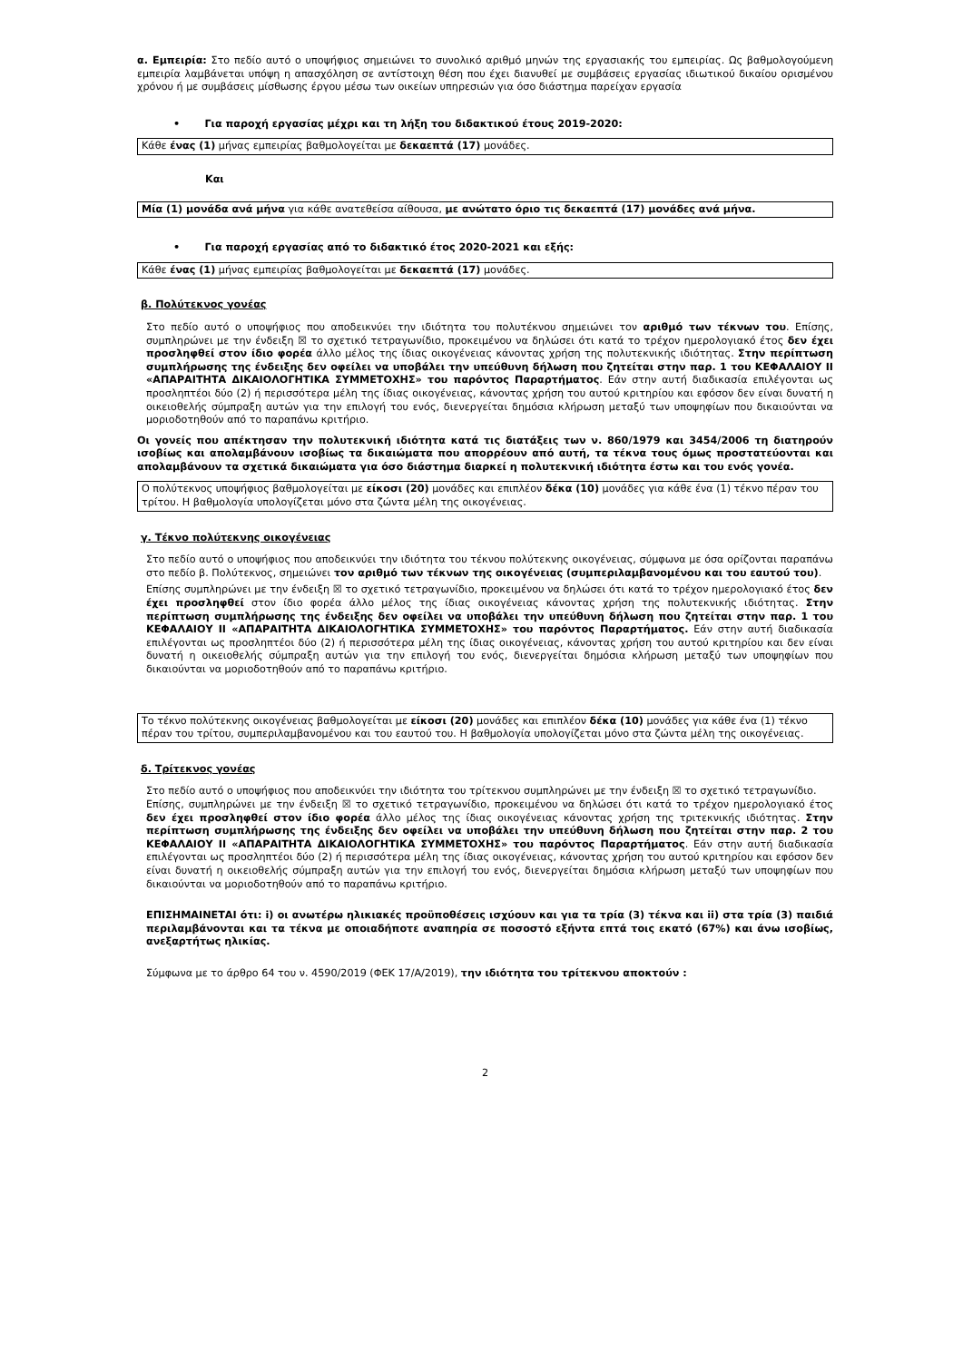α. Εμπειρία: Στο πεδίο αυτό ο υποψήφιος σημειώνει το συνολικό αριθμό μηνών της εργασιακής του εμπειρίας. Ως βαθμολογούμενη εμπειρία λαμβάνεται υπόψη η απασχόληση σε αντίστοιχη θέση που έχει διανυθεί με συμβάσεις εργασίας ιδιωτικού δικαίου ορισμένου χρόνου ή με συμβάσεις μίσθωσης έργου μέσω των οικείων υπηρεσιών για όσο διάστημα παρείχαν εργασία
• Για παροχή εργασίας μέχρι και τη λήξη του διδακτικού έτους 2019-2020:
Κάθε ένας (1) μήνας εμπειρίας βαθμολογείται με δεκαεπτά (17) μονάδες.
Και
Μία (1) μονάδα ανά μήνα για κάθε ανατεθείσα αίθουσα, με ανώτατο όριο τις δεκαεπτά (17) μονάδες ανά μήνα.
• Για παροχή εργασίας από το διδακτικό έτος 2020-2021 και εξής:
Κάθε ένας (1) μήνας εμπειρίας βαθμολογείται με δεκαεπτά (17) μονάδες.
β. Πολύτεκνος γονέας
Στο πεδίο αυτό ο υποψήφιος που αποδεικνύει την ιδιότητα του πολυτέκνου σημειώνει τον αριθμό των τέκνων του. Επίσης, συμπληρώνει με την ένδειξη ☒ το σχετικό τετραγωνίδιο, προκειμένου να δηλώσει ότι κατά το τρέχον ημερολογιακό έτος δεν έχει προσληφθεί στον ίδιο φορέα άλλο μέλος της ίδιας οικογένειας κάνοντας χρήση της πολυτεκνικής ιδιότητας. Στην περίπτωση συμπλήρωσης της ένδειξης δεν οφείλει να υποβάλει την υπεύθυνη δήλωση που ζητείται στην παρ. 1 του ΚΕΦΑΛΑΙΟΥ ΙΙ «ΑΠΑΡΑΙΤΗΤΑ ΔΙΚΑΙΟΛΟΓΗΤΙΚΑ ΣΥΜΜΕΤΟΧΗΣ» του παρόντος Παραρτήματος. Εάν στην αυτή διαδικασία επιλέγονται ως προσληπτέοι δύο (2) ή περισσότερα μέλη της ίδιας οικογένειας, κάνοντας χρήση του αυτού κριτηρίου και εφόσον δεν είναι δυνατή η οικειοθελής σύμπραξη αυτών για την επιλογή του ενός, διενεργείται δημόσια κλήρωση μεταξύ των υποψηφίων που δικαιούνται να μοριοδοτηθούν από το παραπάνω κριτήριο.
Οι γονείς που απέκτησαν την πολυτεκνική ιδιότητα κατά τις διατάξεις των ν. 860/1979 και 3454/2006 τη διατηρούν ισοβίως και απολαμβάνουν ισοβίως τα δικαιώματα που απορρέουν από αυτή, τα τέκνα τους όμως προστατεύονται και απολαμβάνουν τα σχετικά δικαιώματα για όσο διάστημα διαρκεί η πολυτεκνική ιδιότητα έστω και του ενός γονέα.
Ο πολύτεκνος υποψήφιος βαθμολογείται με είκοσι (20) μονάδες και επιπλέον δέκα (10) μονάδες για κάθε ένα (1) τέκνο πέραν του τρίτου. Η βαθμολογία υπολογίζεται μόνο στα ζώντα μέλη της οικογένειας.
γ. Τέκνο πολύτεκνης οικογένειας
Στο πεδίο αυτό ο υποψήφιος που αποδεικνύει την ιδιότητα του τέκνου πολύτεκνης οικογένειας, σύμφωνα με όσα ορίζονται παραπάνω στο πεδίο β. Πολύτεκνος, σημειώνει τον αριθμό των τέκνων της οικογένειας (συμπεριλαμβανομένου και του εαυτού του).
Επίσης συμπληρώνει με την ένδειξη ☒ το σχετικό τετραγωνίδιο, προκειμένου να δηλώσει ότι κατά το τρέχον ημερολογιακό έτος δεν έχει προσληφθεί στον ίδιο φορέα άλλο μέλος της ίδιας οικογένειας κάνοντας χρήση της πολυτεκνικής ιδιότητας. Στην περίπτωση συμπλήρωσης της ένδειξης δεν οφείλει να υποβάλει την υπεύθυνη δήλωση που ζητείται στην παρ. 1 του ΚΕΦΑΛΑΙΟΥ ΙΙ «ΑΠΑΡΑΙΤΗΤΑ ΔΙΚΑΙΟΛΟΓΗΤΙΚΑ ΣΥΜΜΕΤΟΧΗΣ» του παρόντος Παραρτήματος. Εάν στην αυτή διαδικασία επιλέγονται ως προσληπτέοι δύο (2) ή περισσότερα μέλη της ίδιας οικογένειας, κάνοντας χρήση του αυτού κριτηρίου και δεν είναι δυνατή η οικειοθελής σύμπραξη αυτών για την επιλογή του ενός, διενεργείται δημόσια κλήρωση μεταξύ των υποψηφίων που δικαιούνται να μοριοδοτηθούν από το παραπάνω κριτήριο.
Το τέκνο πολύτεκνης οικογένειας βαθμολογείται με είκοσι (20) μονάδες και επιπλέον δέκα (10) μονάδες για κάθε ένα (1) τέκνο πέραν του τρίτου, συμπεριλαμβανομένου και του εαυτού του. Η βαθμολογία υπολογίζεται μόνο στα ζώντα μέλη της οικογένειας.
δ. Τρίτεκνος γονέας
Στο πεδίο αυτό ο υποψήφιος που αποδεικνύει την ιδιότητα του τρίτεκνου συμπληρώνει με την ένδειξη ☒ το σχετικό τετραγωνίδιο.
Επίσης, συμπληρώνει με την ένδειξη ☒ το σχετικό τετραγωνίδιο, προκειμένου να δηλώσει ότι κατά το τρέχον ημερολογιακό έτος δεν έχει προσληφθεί στον ίδιο φορέα άλλο μέλος της ίδιας οικογένειας κάνοντας χρήση της τριτεκνικής ιδιότητας. Στην περίπτωση συμπλήρωσης της ένδειξης δεν οφείλει να υποβάλει την υπεύθυνη δήλωση που ζητείται στην παρ. 2 του ΚΕΦΑΛΑΙΟΥ ΙΙ «ΑΠΑΡΑΙΤΗΤΑ ΔΙΚΑΙΟΛΟΓΗΤΙΚΑ ΣΥΜΜΕΤΟΧΗΣ» του παρόντος Παραρτήματος. Εάν στην αυτή διαδικασία επιλέγονται ως προσληπτέοι δύο (2) ή περισσότερα μέλη της ίδιας οικογένειας, κάνοντας χρήση του αυτού κριτηρίου και εφόσον δεν είναι δυνατή η οικειοθελής σύμπραξη αυτών για την επιλογή του ενός, διενεργείται δημόσια κλήρωση μεταξύ των υποψηφίων που δικαιούνται να μοριοδοτηθούν από το παραπάνω κριτήριο.
ΕΠΙΣΗΜΑΙΝΕΤΑΙ ότι: i) οι ανωτέρω ηλικιακές προϋποθέσεις ισχύουν και για τα τρία (3) τέκνα και ii) στα τρία (3) παιδιά περιλαμβάνονται και τα τέκνα με οποιαδήποτε αναπηρία σε ποσοστό εξήντα επτά τοις εκατό (67%) και άνω ισοβίως, ανεξαρτήτως ηλικίας.
Σύμφωνα με το άρθρο 64 του ν. 4590/2019 (ΦΕΚ 17/Α/2019), την ιδιότητα του τρίτεκνου αποκτούν :
2